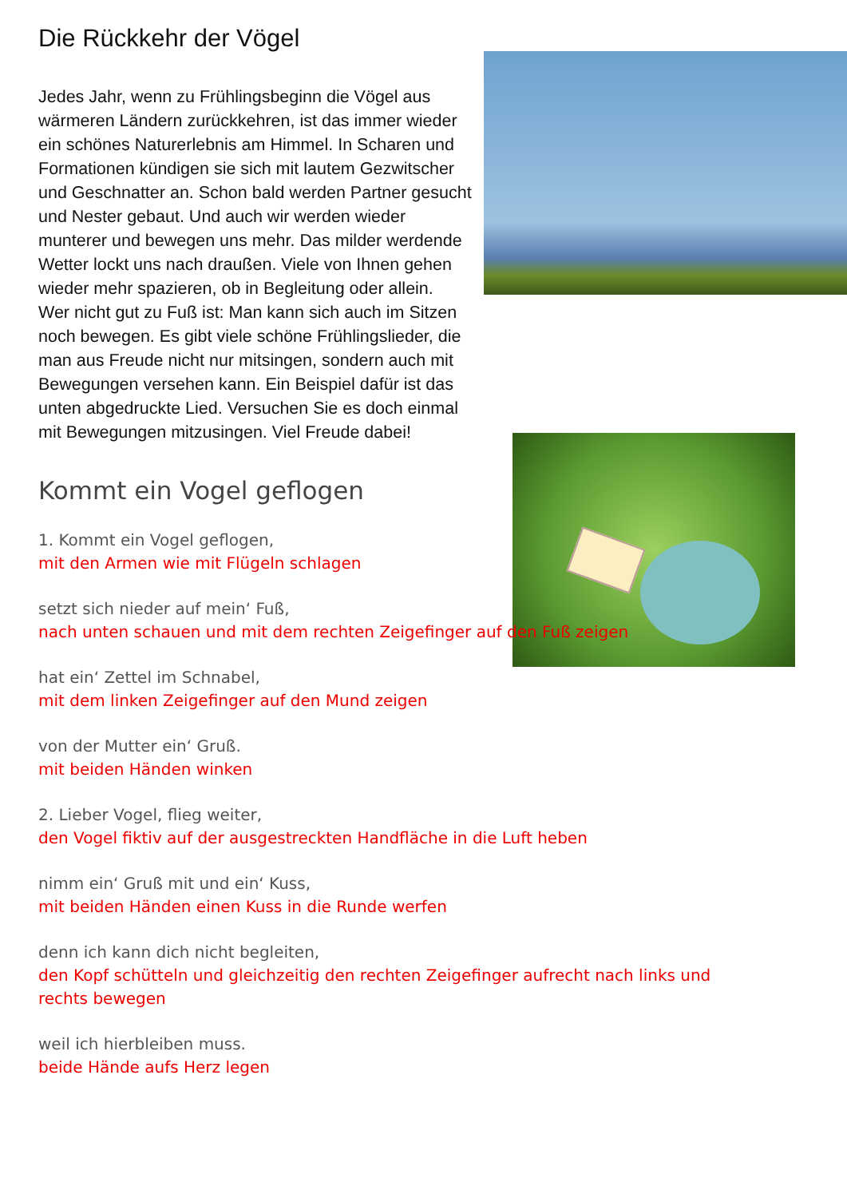Die Rückkehr der Vögel
Jedes Jahr, wenn zu Frühlingsbeginn die Vögel aus wärmeren Ländern zurückkehren, ist das immer wieder ein schönes Naturerlebnis am Himmel. In Scharen und Formationen kündigen sie sich mit lautem Gezwitscher und Geschnatter an. Schon bald werden Partner gesucht und Nester gebaut. Und auch wir werden wieder munterer und bewegen uns mehr. Das milder werdende Wetter lockt uns nach draußen. Viele von Ihnen gehen wieder mehr spazieren, ob in Begleitung oder allein.
Wer nicht gut zu Fuß ist: Man kann sich auch im Sitzen noch bewegen. Es gibt viele schöne Frühlingslieder, die man aus Freude nicht nur mitsingen, sondern auch mit Bewegungen versehen kann. Ein Beispiel dafür ist das unten abgedruckte Lied. Versuchen Sie es doch einmal mit Bewegungen mitzusingen. Viel Freude dabei!
Kommt ein Vogel geflogen
1. Kommt ein Vogel geflogen,
mit den Armen wie mit Flügeln schlagen
setzt sich nieder auf mein‘ Fuß,
nach unten schauen und mit dem rechten Zeigefinger auf den Fuß zeigen
hat ein‘ Zettel im Schnabel,
mit dem linken Zeigefinger auf den Mund zeigen
von der Mutter ein‘ Gruß.
mit beiden Händen winken
2. Lieber Vogel, flieg weiter,
den Vogel fiktiv auf der ausgestreckten Handfläche in die Luft heben
nimm ein‘ Gruß mit und ein‘ Kuss,
mit beiden Händen einen Kuss in die Runde werfen
denn ich kann dich nicht begleiten,
den Kopf schütteln und gleichzeitig den rechten Zeigefinger aufrecht nach links und rechts bewegen
weil ich hierbleiben muss.
beide Hände aufs Herz legen